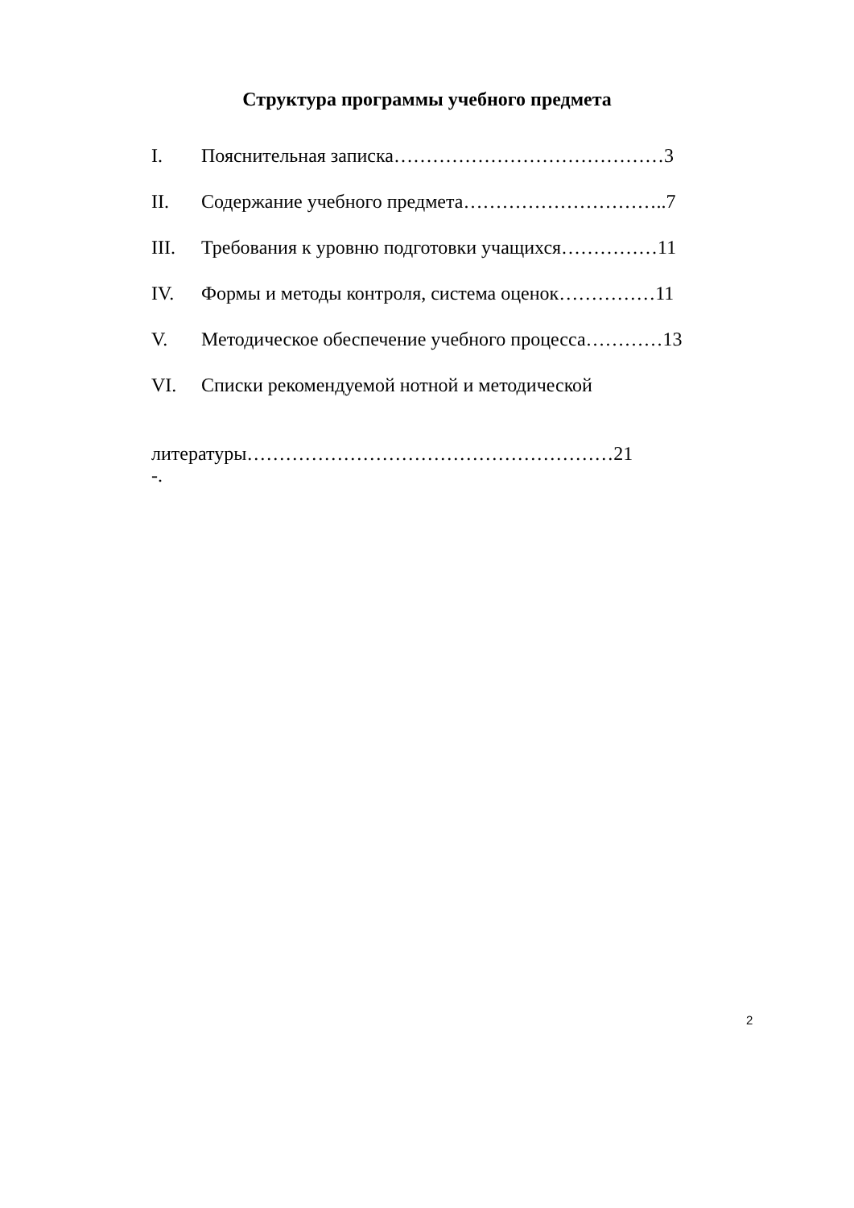Структура программы учебного предмета
I. Пояснительная записка……………………………………3
II. Содержание учебного предмета…………………………..7
III. Требования к уровню подготовки учащихся……………11
IV. Формы и методы контроля, система оценок……………11
V. Методическое обеспечение учебного процесса…………13
VI. Списки рекомендуемой нотной и методической
литературы…………………………………………………21
-.
2